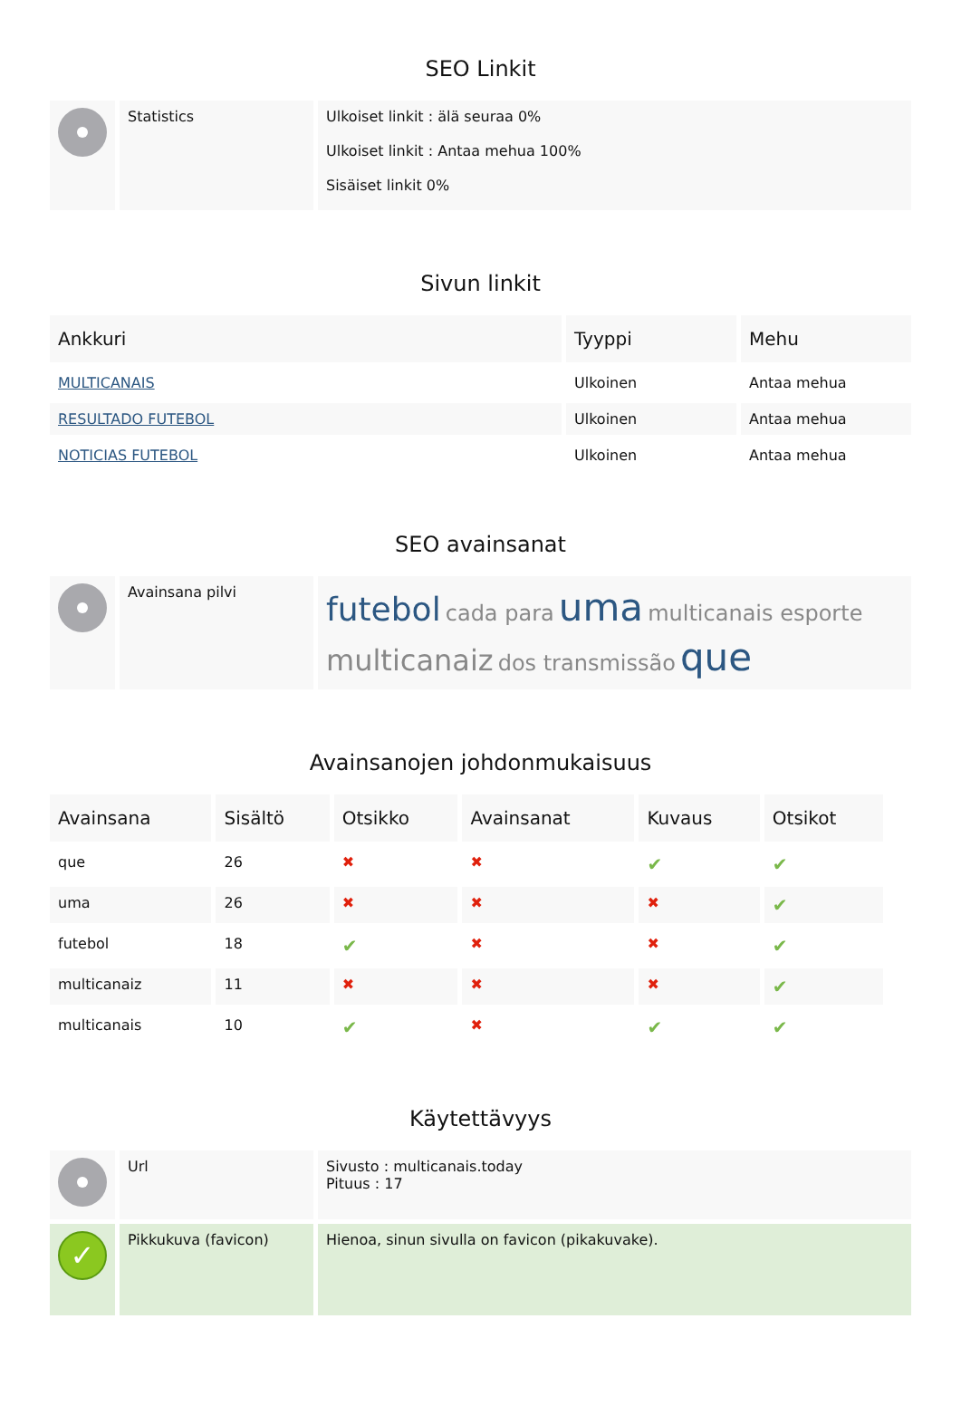SEO Linkit
| | Statistics | Ulkoiset linkit : älä seuraa 0% Ulkoiset linkit : Antaa mehua 100% Sisäiset linkit 0% |
Sivun linkit
| Ankkuri | Tyyppi | Mehu |
| --- | --- | --- |
| MULTICANAIS | Ulkoinen | Antaa mehua |
| RESULTADO FUTEBOL | Ulkoinen | Antaa mehua |
| NOTICIAS FUTEBOL | Ulkoinen | Antaa mehua |
SEO avainsanat
| | Avainsana pilvi | futebol cada para uma multicanais esporte multicanaiz dos transmissão que |
Avainsanojen johdonmukaisuus
| Avainsana | Sisältö | Otsikko | Avainsanat | Kuvaus | Otsikot |
| --- | --- | --- | --- | --- | --- |
| que | 26 | ✖ | ✖ | ✔ | ✔ |
| uma | 26 | ✖ | ✖ | ✖ | ✔ |
| futebol | 18 | ✔ | ✖ | ✖ | ✔ |
| multicanaiz | 11 | ✖ | ✖ | ✖ | ✔ |
| multicanais | 10 | ✔ | ✖ | ✔ | ✔ |
Käytettävyys
| | Url | Sivusto : multicanais.today Pituus : 17 |
| ✓ | Pikkukuva (favicon) | Hienoa, sinun sivulla on favicon (pikakuvake). |